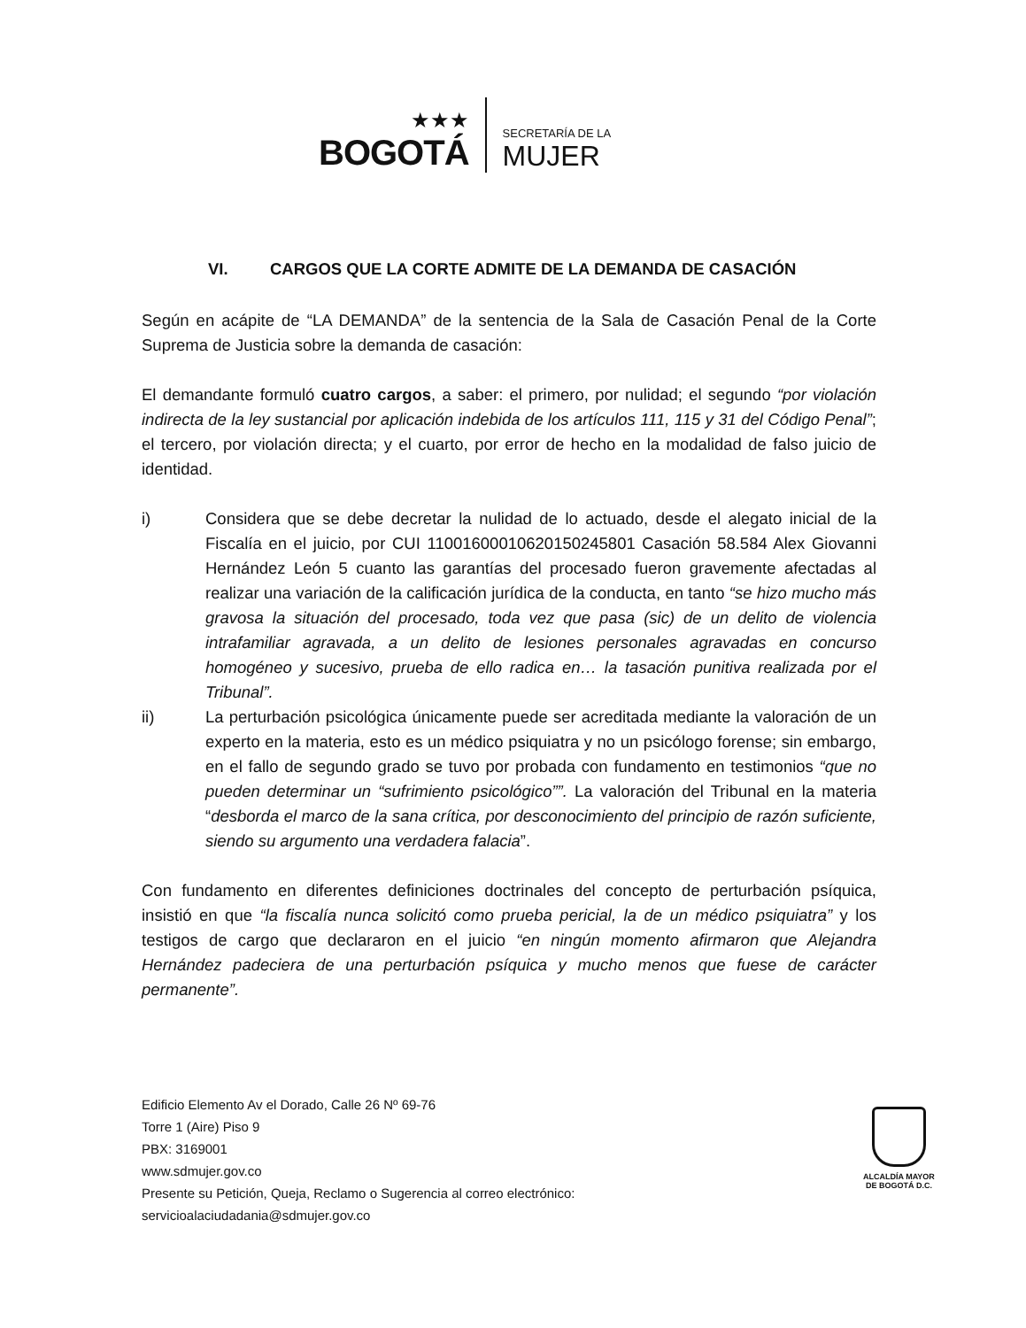★★★
BOGOTÁ
SECRETARÍA DE LA
MUJER
VI. CARGOS QUE LA CORTE ADMITE DE LA DEMANDA DE CASACIÓN
Según en acápite de “LA DEMANDA” de la sentencia de la Sala de Casación Penal de la Corte Suprema de Justicia sobre la demanda de casación:
El demandante formuló cuatro cargos, a saber: el primero, por nulidad; el segundo “por violación indirecta de la ley sustancial por aplicación indebida de los artículos 111, 115 y 31 del Código Penal”; el tercero, por violación directa; y el cuarto, por error de hecho en la modalidad de falso juicio de identidad.
i) Considera que se debe decretar la nulidad de lo actuado, desde el alegato inicial de la Fiscalía en el juicio, por CUI 11001600010620150245801 Casación 58.584 Alex Giovanni Hernández León 5 cuanto las garantías del procesado fueron gravemente afectadas al realizar una variación de la calificación jurídica de la conducta, en tanto “se hizo mucho más gravosa la situación del procesado, toda vez que pasa (sic) de un delito de violencia intrafamiliar agravada, a un delito de lesiones personales agravadas en concurso homogéneo y sucesivo, prueba de ello radica en… la tasación punitiva realizada por el Tribunal”.
ii) La perturbación psicológica únicamente puede ser acreditada mediante la valoración de un experto en la materia, esto es un médico psiquiatra y no un psicólogo forense; sin embargo, en el fallo de segundo grado se tuvo por probada con fundamento en testimonios “que no pueden determinar un “sufrimiento psicológico””. La valoración del Tribunal en la materia “desborda el marco de la sana crítica, por desconocimiento del principio de razón suficiente, siendo su argumento una verdadera falacia”.
Con fundamento en diferentes definiciones doctrinales del concepto de perturbación psíquica, insistió en que “la fiscalía nunca solicitó como prueba pericial, la de un médico psiquiatra” y los testigos de cargo que declararon en el juicio “en ningún momento afirmaron que Alejandra Hernández padeciera de una perturbación psíquica y mucho menos que fuese de carácter permanente”.
Edificio Elemento Av el Dorado, Calle 26 Nº 69-76
Torre 1 (Aire) Piso 9
PBX: 3169001
www.sdmujer.gov.co
Presente su Petición, Queja, Reclamo o Sugerencia al correo electrónico:
servicioalaciudadania@sdmujer.gov.co
ALCALDÍA MAYOR
DE BOGOTÁ D.C.